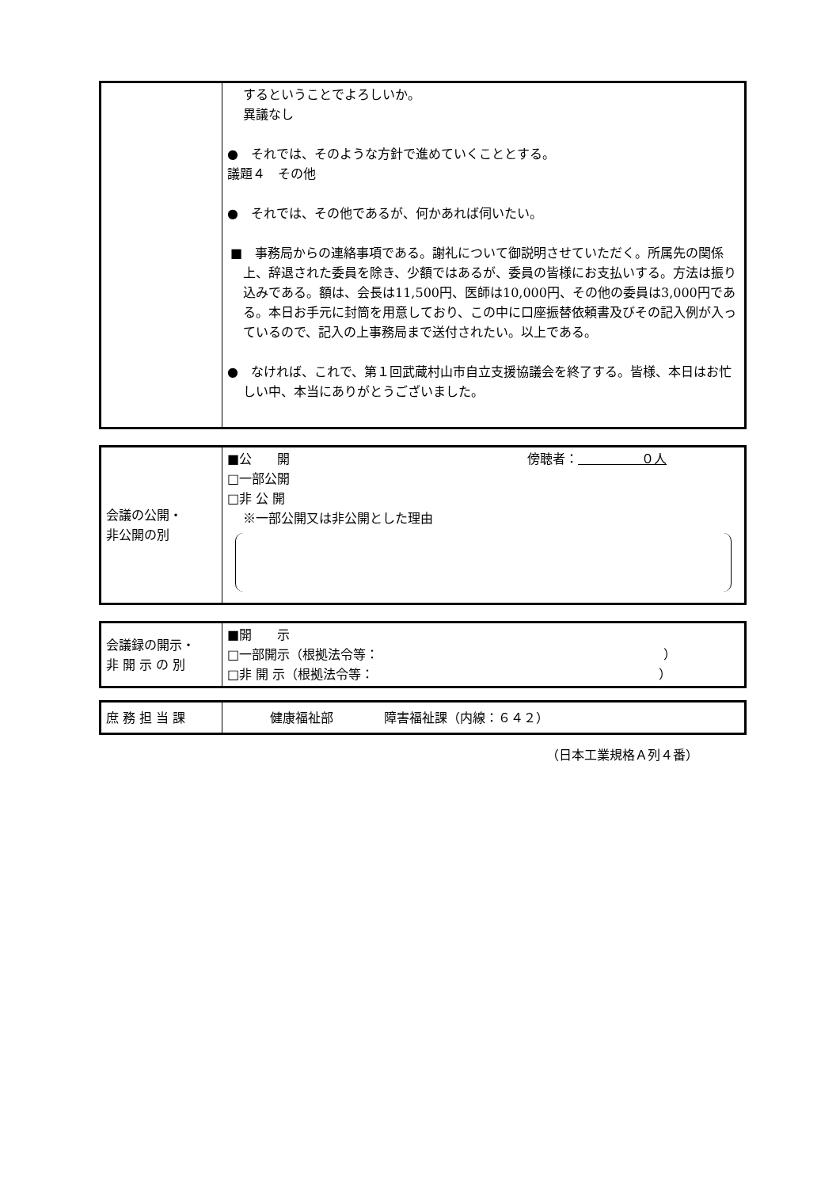| | するということでよろしいか。 異議なし ● それでは、そのような方針で進めていくこととする。 議題４ その他 ● それでは、その他であるが、何かあれば伺いたい。 ■ 事務局からの連絡事項である。謝礼について御説明させていただく。所属先の関係上、辞退された委員を除き、少額ではあるが、委員の皆様にお支払いする。方法は振り込みである。額は、会長は11,500円、医師は10,000円、その他の委員は3,000円である。本日お手元に封筒を用意しており、この中に口座振替依頼書及びその記入例が入っているので、記入の上事務局まで送付されたい。以上である。 ● なければ、これで、第１回武蔵村山市自立支援協議会を終了する。皆様、本日はお忙しい中、本当にありがとうございました。 |
| 会議の公開・ 非公開の別 | ■公 開 傍聴者： ０人 □一部公開 □非 公 開 ※一部公開又は非公開とした理由 |
| 会議録の開示・ 非 開 示 の 別 | ■開 示 □一部開示（根拠法令等： ） □非 開 示（根拠法令等： ） |
| 庶 務 担 当 課 | 健康福祉部 障害福祉課（内線：６４２） |
（日本工業規格Ａ列４番）